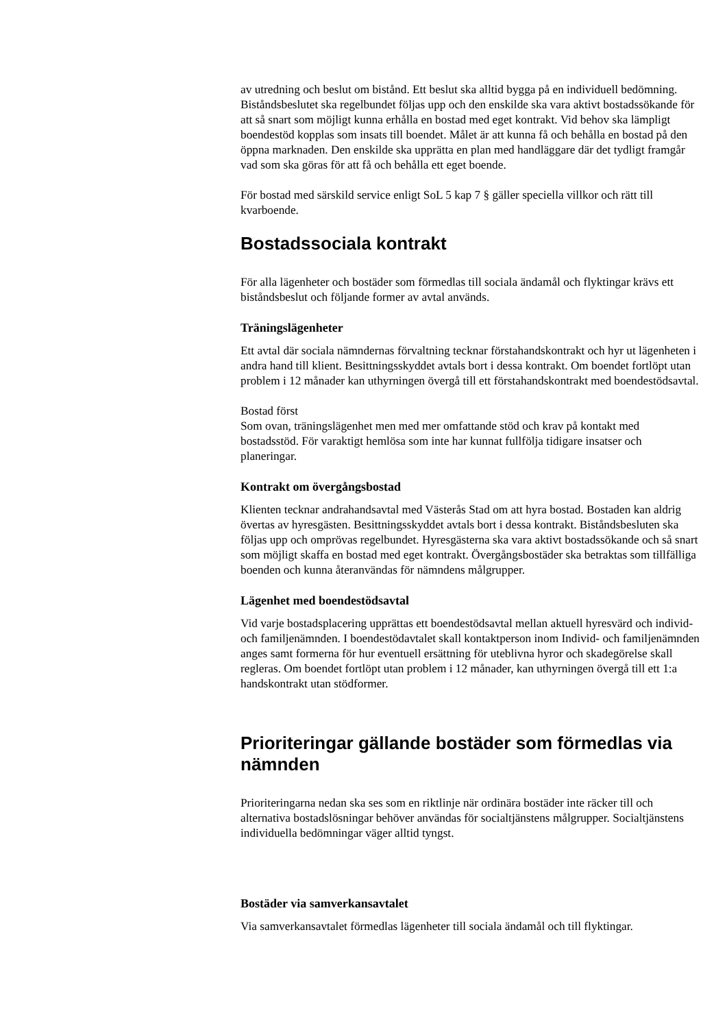av utredning och beslut om bistånd. Ett beslut ska alltid bygga på en individuell bedömning. Biståndsbeslutet ska regelbundet följas upp och den enskilde ska vara aktivt bostadssökande för att så snart som möjligt kunna erhålla en bostad med eget kontrakt. Vid behov ska lämpligt boendestöd kopplas som insats till boendet. Målet är att kunna få och behålla en bostad på den öppna marknaden. Den enskilde ska upprätta en plan med handläggare där det tydligt framgår vad som ska göras för att få och behålla ett eget boende.
För bostad med särskild service enligt SoL 5 kap 7 § gäller speciella villkor och rätt till kvarboende.
Bostadssociala kontrakt
För alla lägenheter och bostäder som förmedlas till sociala ändamål och flyktingar krävs ett biståndsbeslut och följande former av avtal används.
Träningslägenheter
Ett avtal där sociala nämndernas förvaltning tecknar förstahandskontrakt och hyr ut lägenheten i andra hand till klient. Besittningsskyddet avtals bort i dessa kontrakt. Om boendet fortlöpt utan problem i 12 månader kan uthyrningen övergå till ett förstahandskontrakt med boendestödsavtal.
Bostad först
Som ovan, träningslägenhet men med mer omfattande stöd och krav på kontakt med bostadsstöd. För varaktigt hemlösa som inte har kunnat fullfölja tidigare insatser och planeringar.
Kontrakt om övergångsbostad
Klienten tecknar andrahandsavtal med Västerås Stad om att hyra bostad. Bostaden kan aldrig övertas av hyresgästen. Besittningsskyddet avtals bort i dessa kontrakt. Biståndsbesluten ska följas upp och omprövas regelbundet. Hyresgästerna ska vara aktivt bostadssökande och så snart som möjligt skaffa en bostad med eget kontrakt. Övergångsbostäder ska betraktas som tillfälliga boenden och kunna återanvändas för nämndens målgrupper.
Lägenhet med boendestödsavtal
Vid varje bostadsplacering upprättas ett boendestödsavtal mellan aktuell hyresvärd och individ- och familjenämnden. I boendestödavtalet skall kontaktperson inom Individ- och familjenämnden anges samt formerna för hur eventuell ersättning för uteblivna hyror och skadegörelse skall regleras. Om boendet fortlöpt utan problem i 12 månader, kan uthyrningen övergå till ett 1:a handskontrakt utan stödformer.
Prioriteringar gällande bostäder som förmedlas via nämnden
Prioriteringarna nedan ska ses som en riktlinje när ordinära bostäder inte räcker till och alternativa bostadslösningar behöver användas för socialtjänstens målgrupper. Socialtjänstens individuella bedömningar väger alltid tyngst.
Bostäder via samverkansavtalet
Via samverkansavtalet förmedlas lägenheter till sociala ändamål och till flyktingar.